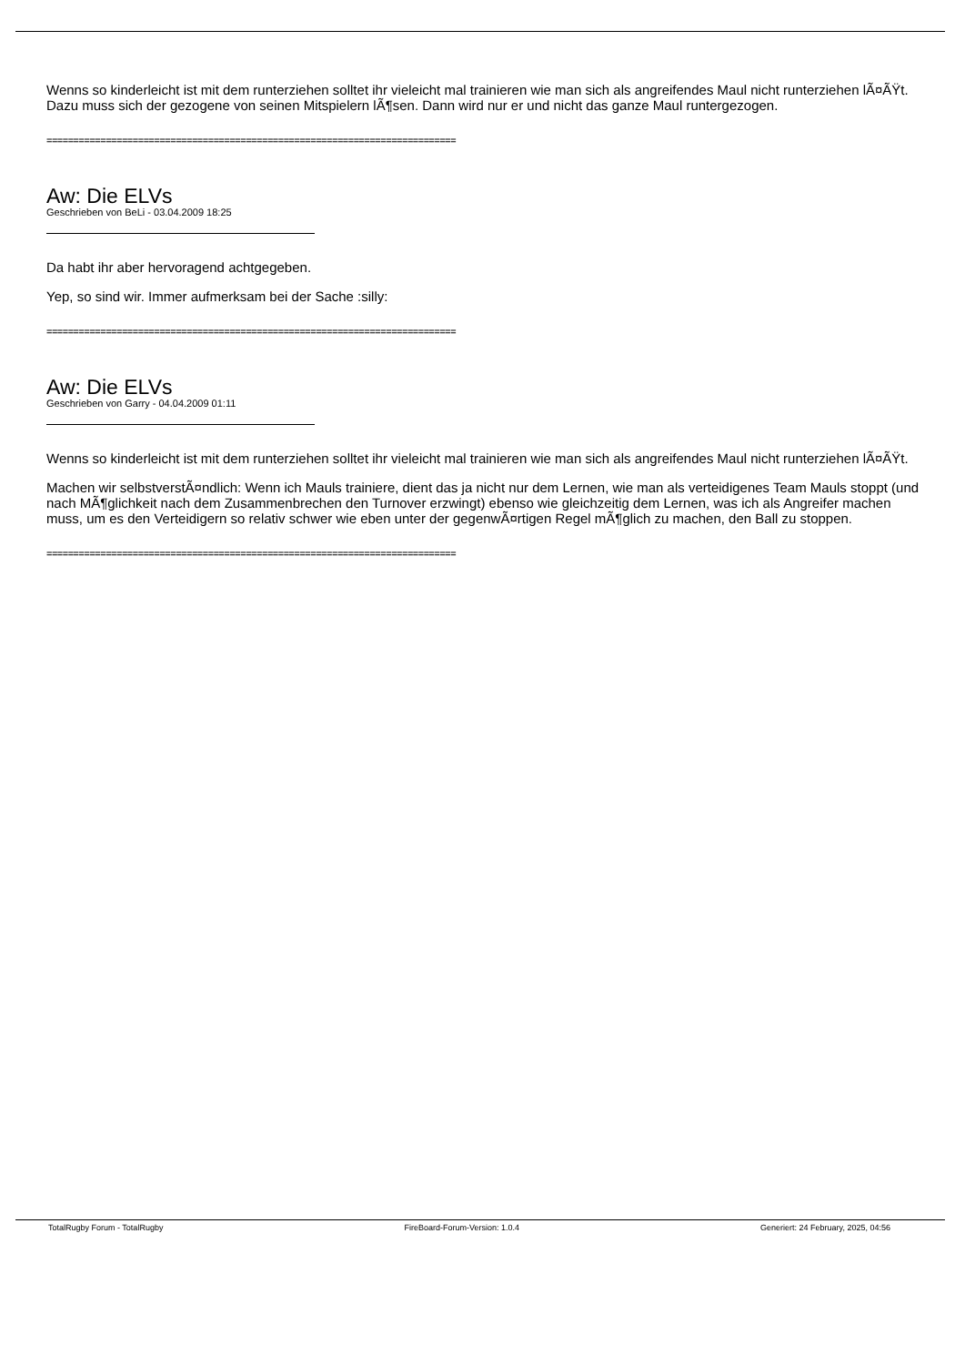Wenns so kinderleicht ist mit dem runterziehen solltet ihr vieleicht mal trainieren wie man sich als angreifendes Maul nicht runterziehen lÃ¤ÃŸt. Dazu muss sich der gezogene von seinen Mitspielern lÃ¶sen. Dann wird nur er und nicht das ganze Maul runtergezogen.
============================================================================
Aw: Die ELVs
Geschrieben von BeLi - 03.04.2009 18:25
Da habt ihr aber hervoragend achtgegeben.
Yep, so sind wir. Immer aufmerksam bei der Sache :silly:
============================================================================
Aw: Die ELVs
Geschrieben von Garry - 04.04.2009 01:11
Wenns so kinderleicht ist mit dem runterziehen solltet ihr vieleicht mal trainieren wie man sich als angreifendes Maul nicht runterziehen lÃ¤ÃŸt.
Machen wir selbstverstÃ¤ndlich: Wenn ich Mauls trainiere, dient das ja nicht nur dem Lernen, wie man als verteidigenes Team Mauls stoppt (und nach MÃ¶glichkeit nach dem Zusammenbrechen den Turnover erzwingt) ebenso wie gleichzeitig dem Lernen, was ich als Angreifer machen muss, um es den Verteidigern so relativ schwer wie eben unter der gegenwÃ¤rtigen Regel mÃ¶glich zu machen, den Ball zu stoppen.
============================================================================
TotalRugby Forum - TotalRugby FireBoard-Forum-Version: 1.0.4 Generiert: 24 February, 2025, 04:56